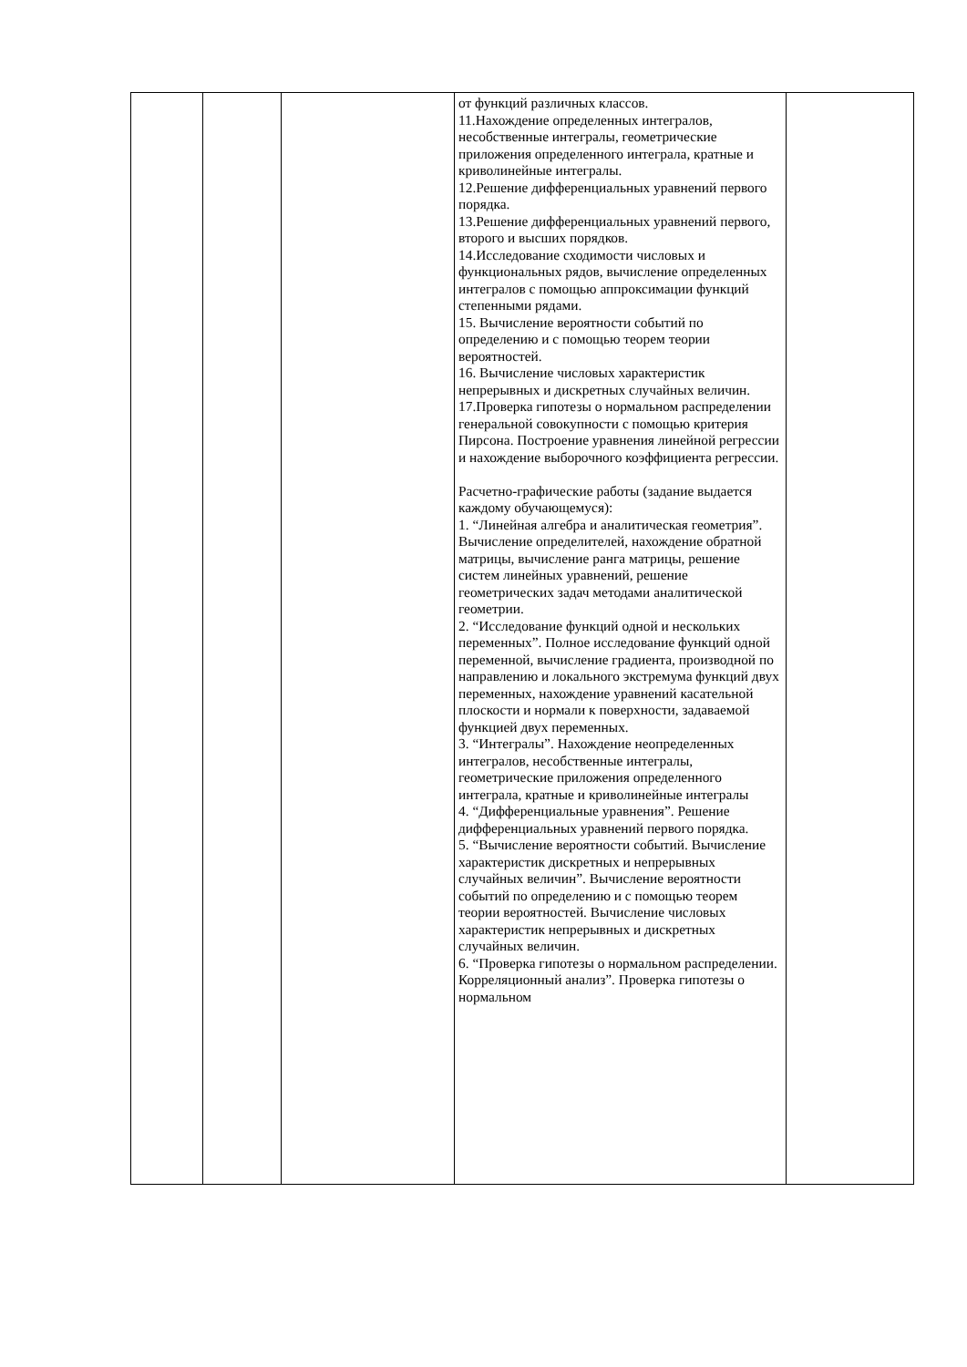| | | | от функций различных классов. 11.Нахождение определенных интегралов, несобственные интегралы, геометрические приложения определенного интеграла, кратные и криволинейные интегралы. 12.Решение дифференциальных уравнений первого порядка. 13.Решение дифференциальных уравнений первого, второго и высших порядков. 14.Исследование сходимости числовых и функциональных рядов, вычисление определенных интегралов с помощью аппроксимации функций степенными рядами. 15. Вычисление вероятности событий по определению и с помощью теорем теории вероятностей. 16. Вычисление числовых характеристик непрерывных и дискретных случайных величин. 17.Проверка гипотезы о нормальном распределении генеральной совокупности с помощью критерия Пирсона. Построение уравнения линейной регрессии и нахождение выборочного коэффициента регрессии. Расчетно-графические работы (задание выдается каждому обучающемуся): 1. “Линейная алгебра и аналитическая геометрия”. Вычисление определителей, нахождение обратной матрицы, вычисление ранга матрицы, решение систем линейных уравнений, решение геометрических задач методами аналитической геометрии. 2. “Исследование функций одной и нескольких переменных”. Полное исследование функций одной переменной, вычисление градиента, производной по направлению и локального экстремума функций двух переменных, нахождение уравнений касательной плоскости и нормали к поверхности, задаваемой функцией двух переменных. 3. “Интегралы”. Нахождение неопределенных интегралов, несобственные интегралы, геометрические приложения определенного интеграла, кратные и криволинейные интегралы 4. “Дифференциальные уравнения”. Решение дифференциальных уравнений первого порядка. 5. “Вычисление вероятности событий. Вычисление характеристик дискретных и непрерывных случайных величин”. Вычисление вероятности событий по определению и с помощью теорем теории вероятностей. Вычисление числовых характеристик непрерывных и дискретных случайных величин. 6. “Проверка гипотезы о нормальном распределении. Корреляционный анализ”. Проверка гипотезы о нормальном | |